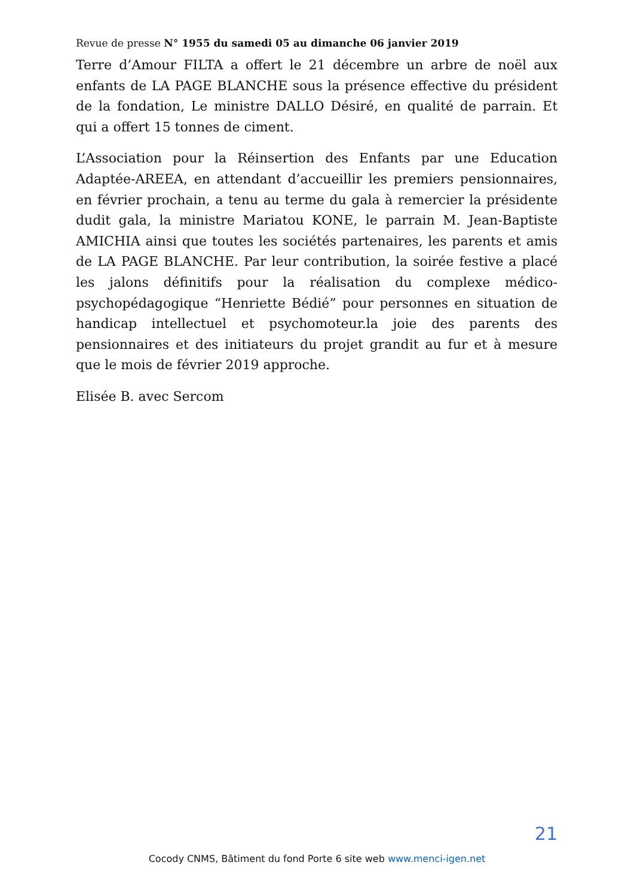Revue de presse N° 1955 du samedi 05 au dimanche 06 janvier 2019
Terre d’Amour FILTA a offert le 21 décembre un arbre de noël aux enfants de LA PAGE BLANCHE sous la présence effective du président de la fondation, Le ministre DALLO Désiré, en qualité de parrain. Et qui a offert 15 tonnes de ciment.
L’Association pour la Réinsertion des Enfants par une Education Adaptée-AREEA, en attendant d’accueillir les premiers pensionnaires, en février prochain, a tenu au terme du gala à remercier la présidente dudit gala, la ministre Mariatou KONE, le parrain M. Jean-Baptiste AMICHIA ainsi que toutes les sociétés partenaires, les parents et amis de LA PAGE BLANCHE. Par leur contribution, la soirée festive a placé les jalons définitifs pour la réalisation du complexe médico-psychopédagogique “Henriette Bédié” pour personnes en situation de handicap intellectuel et psychomoteur.la joie des parents des pensionnaires et des initiateurs du projet grandit au fur et à mesure que le mois de février 2019 approche.
Elisée B. avec Sercom
21
Cocody CNMS, Bâtiment du fond Porte 6 site web www.menci-igen.net